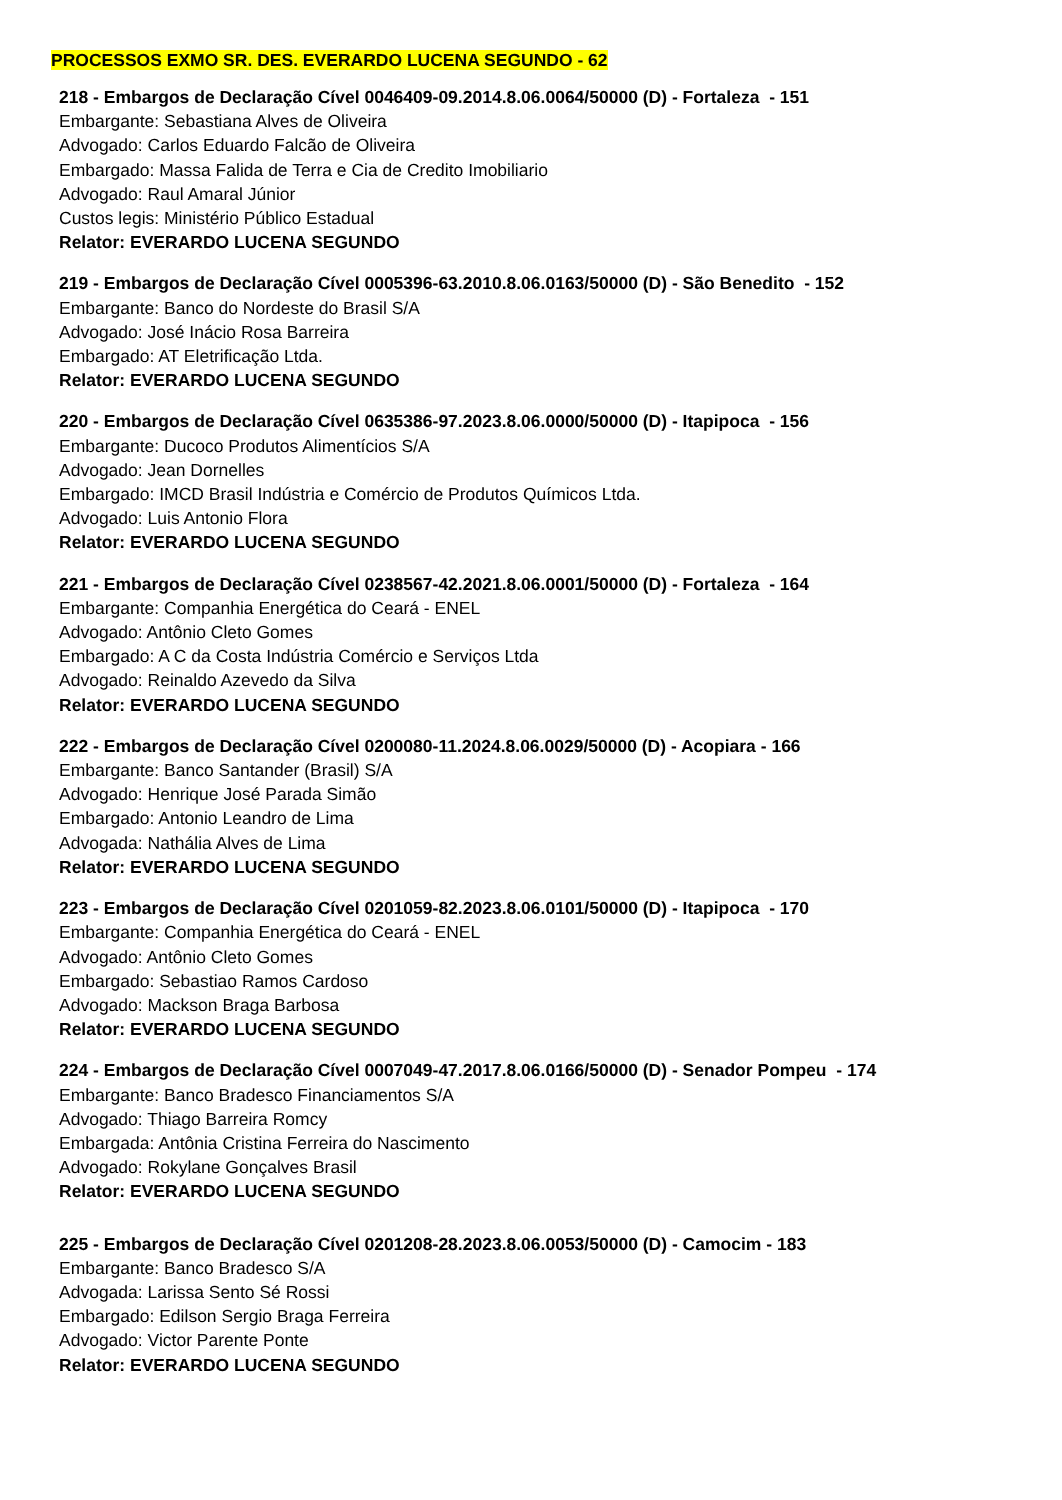PROCESSOS EXMO SR. DES. EVERARDO LUCENA SEGUNDO - 62
218 - Embargos de Declaração Cível 0046409-09.2014.8.06.0064/50000 (D) - Fortaleza - 151
Embargante: Sebastiana Alves de Oliveira
Advogado: Carlos Eduardo Falcão de Oliveira
Embargado: Massa Falida de Terra e Cia de Credito Imobiliario
Advogado: Raul Amaral Júnior
Custos legis: Ministério Público Estadual
Relator: EVERARDO LUCENA SEGUNDO
219 - Embargos de Declaração Cível 0005396-63.2010.8.06.0163/50000 (D) - São Benedito - 152
Embargante: Banco do Nordeste do Brasil S/A
Advogado: José Inácio Rosa Barreira
Embargado: AT Eletrificação Ltda.
Relator: EVERARDO LUCENA SEGUNDO
220 - Embargos de Declaração Cível 0635386-97.2023.8.06.0000/50000 (D) - Itapipoca - 156
Embargante: Ducoco Produtos Alimentícios S/A
Advogado: Jean Dornelles
Embargado: IMCD Brasil Indústria e Comércio de Produtos Químicos Ltda.
Advogado: Luis Antonio Flora
Relator: EVERARDO LUCENA SEGUNDO
221 - Embargos de Declaração Cível 0238567-42.2021.8.06.0001/50000 (D) - Fortaleza - 164
Embargante: Companhia Energética do Ceará - ENEL
Advogado: Antônio Cleto Gomes
Embargado: A C da Costa Indústria Comércio e Serviços Ltda
Advogado: Reinaldo Azevedo da Silva
Relator: EVERARDO LUCENA SEGUNDO
222 - Embargos de Declaração Cível 0200080-11.2024.8.06.0029/50000 (D) - Acopiara - 166
Embargante: Banco Santander (Brasil) S/A
Advogado: Henrique José Parada Simão
Embargado: Antonio Leandro de Lima
Advogada: Nathália Alves de Lima
Relator: EVERARDO LUCENA SEGUNDO
223 - Embargos de Declaração Cível 0201059-82.2023.8.06.0101/50000 (D) - Itapipoca - 170
Embargante: Companhia Energética do Ceará - ENEL
Advogado: Antônio Cleto Gomes
Embargado: Sebastiao Ramos Cardoso
Advogado: Mackson Braga Barbosa
Relator: EVERARDO LUCENA SEGUNDO
224 - Embargos de Declaração Cível 0007049-47.2017.8.06.0166/50000 (D) - Senador Pompeu - 174
Embargante: Banco Bradesco Financiamentos S/A
Advogado: Thiago Barreira Romcy
Embargada: Antônia Cristina Ferreira do Nascimento
Advogado: Rokylane Gonçalves Brasil
Relator: EVERARDO LUCENA SEGUNDO
225 - Embargos de Declaração Cível 0201208-28.2023.8.06.0053/50000 (D) - Camocim - 183
Embargante: Banco Bradesco S/A
Advogada: Larissa Sento Sé Rossi
Embargado: Edilson Sergio Braga Ferreira
Advogado: Victor Parente Ponte
Relator: EVERARDO LUCENA SEGUNDO